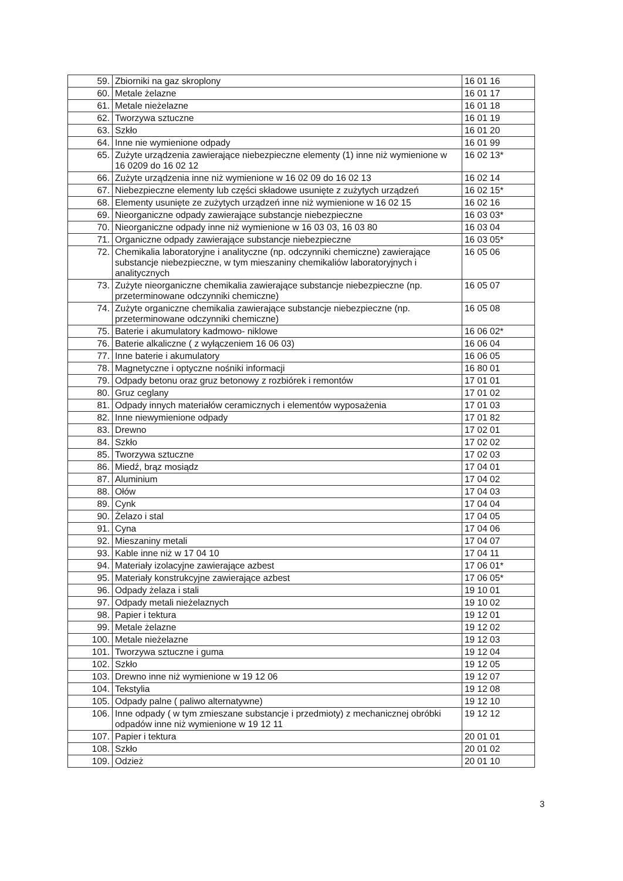| 59. | Zbiorniki na gaz skroplony | 16 01 16 |
| 60. | Metale żelazne | 16 01 17 |
| 61. | Metale nieżelazne | 16 01 18 |
| 62. | Tworzywa sztuczne | 16 01 19 |
| 63. | Szkło | 16 01 20 |
| 64. | Inne nie wymienione odpady | 16 01 99 |
| 65. | Zużyte urządzenia zawierające niebezpieczne elementy (1) inne niż wymienione w 16 0209 do 16 02 12 | 16 02 13* |
| 66. | Zużyte urządzenia inne niż wymienione w 16 02 09 do 16 02 13 | 16 02 14 |
| 67. | Niebezpieczne elementy lub części składowe usunięte z zużytych urządzeń | 16 02 15* |
| 68. | Elementy usunięte ze zużytych urządzeń inne niż wymienione w 16 02 15 | 16 02 16 |
| 69. | Nieorganiczne odpady zawierające substancje niebezpieczne | 16 03 03* |
| 70. | Nieorganiczne odpady inne niż wymienione w 16 03 03, 16 03 80 | 16 03 04 |
| 71. | Organiczne odpady zawierające substancje niebezpieczne | 16 03 05* |
| 72. | Chemikalia laboratoryjne i analityczne (np. odczynniki chemiczne) zawierające substancje niebezpieczne, w tym mieszaniny chemikaliów laboratoryjnych i analitycznych | 16 05 06 |
| 73. | Zużyte nieorganiczne chemikalia zawierające substancje niebezpieczne (np. przeterminowane odczynniki chemiczne) | 16 05 07 |
| 74. | Zużyte organiczne chemikalia zawierające substancje niebezpieczne (np. przeterminowane odczynniki chemiczne) | 16 05 08 |
| 75. | Baterie i akumulatory kadmowo- niklowe | 16 06 02* |
| 76. | Baterie alkaliczne ( z wyłączeniem 16 06 03) | 16 06 04 |
| 77. | Inne baterie i akumulatory | 16 06 05 |
| 78. | Magnetyczne i optyczne nośniki informacji | 16 80 01 |
| 79. | Odpady betonu oraz gruz betonowy z rozbiórek i remontów | 17 01 01 |
| 80. | Gruz ceglany | 17 01 02 |
| 81. | Odpady innych materiałów ceramicznych i elementów wyposażenia | 17 01 03 |
| 82. | Inne niewymienione odpady | 17 01 82 |
| 83. | Drewno | 17 02 01 |
| 84. | Szkło | 17 02 02 |
| 85. | Tworzywa sztuczne | 17 02 03 |
| 86. | Miedź, brąz mosiądz | 17 04 01 |
| 87. | Aluminium | 17 04 02 |
| 88. | Ołów | 17 04 03 |
| 89. | Cynk | 17 04 04 |
| 90. | Żelazo i stal | 17 04 05 |
| 91. | Cyna | 17 04 06 |
| 92. | Mieszaniny metali | 17 04 07 |
| 93. | Kable inne niż w 17 04 10 | 17 04 11 |
| 94. | Materiały izolacyjne zawierające azbest | 17 06 01* |
| 95. | Materiały konstrukcyjne zawierające azbest | 17 06 05* |
| 96. | Odpady żelaza i stali | 19 10 01 |
| 97. | Odpady metali nieżelaznych | 19 10 02 |
| 98. | Papier i tektura | 19 12 01 |
| 99. | Metale żelazne | 19 12 02 |
| 100. | Metale nieżelazne | 19 12 03 |
| 101. | Tworzywa sztuczne i guma | 19 12 04 |
| 102. | Szkło | 19 12 05 |
| 103. | Drewno inne niż wymienione w 19 12 06 | 19 12 07 |
| 104. | Tekstylia | 19 12 08 |
| 105. | Odpady palne ( paliwo alternatywne) | 19 12 10 |
| 106. | Inne odpady ( w tym zmieszane substancje i przedmioty) z mechanicznej obróbki odpadów inne niż wymienione w 19 12 11 | 19 12 12 |
| 107. | Papier i tektura | 20 01 01 |
| 108. | Szkło | 20 01 02 |
| 109. | Odzież | 20 01 10 |
3